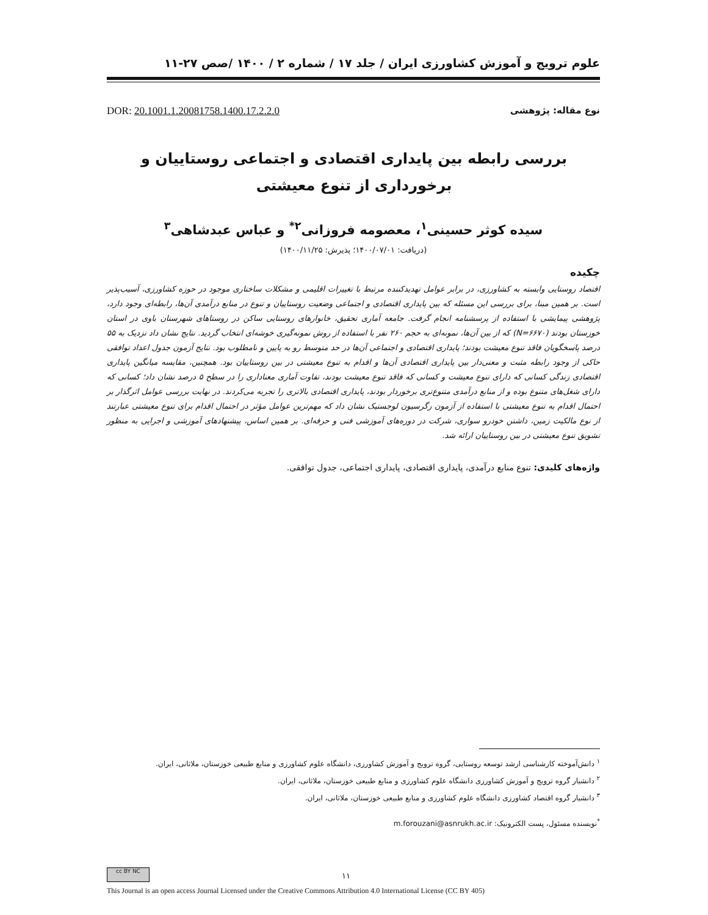علوم ترویج و آموزش کشاورزی ایران / جلد ۱۷ / شماره ۲ / ۱۴۰۰ /صص ۲۷-۱۱
نوع مقاله: پژوهشی DOR: 20.1001.1.20081758.1400.17.2.2.0
بررسی رابطه بین پایداری اقتصادی و اجتماعی روستاییان و برخورداری از تنوع معیشتی
سیده کوثر حسینی<sup>۱</sup>، معصومه فروزانی<sup>۲*</sup> و عباس عبدشاهی<sup>۳</sup>
(دریافت: ۱۴۰۰/۰۷/۰۱؛ پذیرش: ۱۴۰۰/۱۱/۲۵)
چکیده
اقتصاد روستایی وابسته به کشاورزی، در برابر عوامل تهدیدکننده مرتبط با تغییرات اقلیمی و مشکلات ساختاری موجود در حوزه کشاورزی، آسیب‌پذیر است. بر همین مبنا، برای بررسی این مسئله که بین پایداری اقتصادی و اجتماعی وضعیت روستاییان و تنوع در منابع درآمدی آن‌ها، رابطه‌ای وجود دارد، پژوهشی پیمایشی با استفاده از پرسشنامه انجام گرفت. جامعه آماری تحقیق، خانوارهای روستایی ساکن در روستاهای شهرستان باوی در استان خوزستان بودند (N=۶۶۷۰) که از بین آن‌ها، نمونه‌ای به حجم ۲۶۰ نفر با استفاده از روش نمونه‌گیری خوشه‌ای انتخاب گردید. نتایج نشان داد نزدیک به ۵۵ درصد پاسخگویان فاقد تنوع معیشت بودند؛ پایداری اقتصادی و اجتماعی آن‌ها در حد متوسط رو به پایین و نامطلوب بود. نتایج آزمون جدول اعداد توافقی حاکی از وجود رابطه مثبت و معنی‌دار بین پایداری اقتصادی آن‌ها و اقدام به تنوع معیشتی در بین روستاییان بود. همچنین، مقایسه میانگین پایداری اقتصادی زندگی کسانی که دارای تنوع معیشت و کسانی که فاقد تنوع معیشت بودند، تفاوت آماری معناداری را در سطح ۵ درصد نشان داد؛ کسانی که دارای شغل‌های متنوع بوده و از منابع درآمدی متنوع‌تری برخوردار بودند، پایداری اقتصادی بالاتری را تجربه می‌کردند. در نهایت بررسی عوامل اثرگذار بر احتمال اقدام به تنوع معیشتی با استفاده از آزمون رگرسیون لوجستیک نشان داد که مهم‌ترین عوامل مؤثر در احتمال اقدام برای تنوع معیشتی عبارتند از نوع مالکیت زمین، داشتن خودرو سواری، شرکت در دوره‌های آموزشی فنی و حرفه‌ای. بر همین اساس، پیشنهادهای آموزشی و اجرایی به منظور تشویق تنوع معیشتی در بین روستاییان ارائه شد.
واژه‌های کلیدی: تنوع منابع درآمدی، پایداری اقتصادی، پایداری اجتماعی، جدول توافقی.
<sup>۱</sup> دانش‌آموخته کارشناسی ارشد توسعه روستایی، گروه ترویج و آموزش کشاورزی، دانشگاه علوم کشاورزی و منابع طبیعی خوزستان، ملاثانی، ایران.
<sup>۲</sup> دانشیار گروه ترویج و آموزش کشاورزی دانشگاه علوم کشاورزی و منابع طبیعی خوزستان، ملاثانی، ایران.
<sup>۳</sup> دانشیار گروه اقتصاد کشاورزی دانشگاه علوم کشاورزی و منابع طبیعی خوزستان، ملاثانی، ایران.
<sup>*</sup> نویسنده مسئول، پست الکترونیک: m.forouzani@asnrukh.ac.ir
۱۱
cc BY NC
This Journal is an open access Journal Licensed under the Creative Commons Attribution 4.0 International License (CC BY 405)